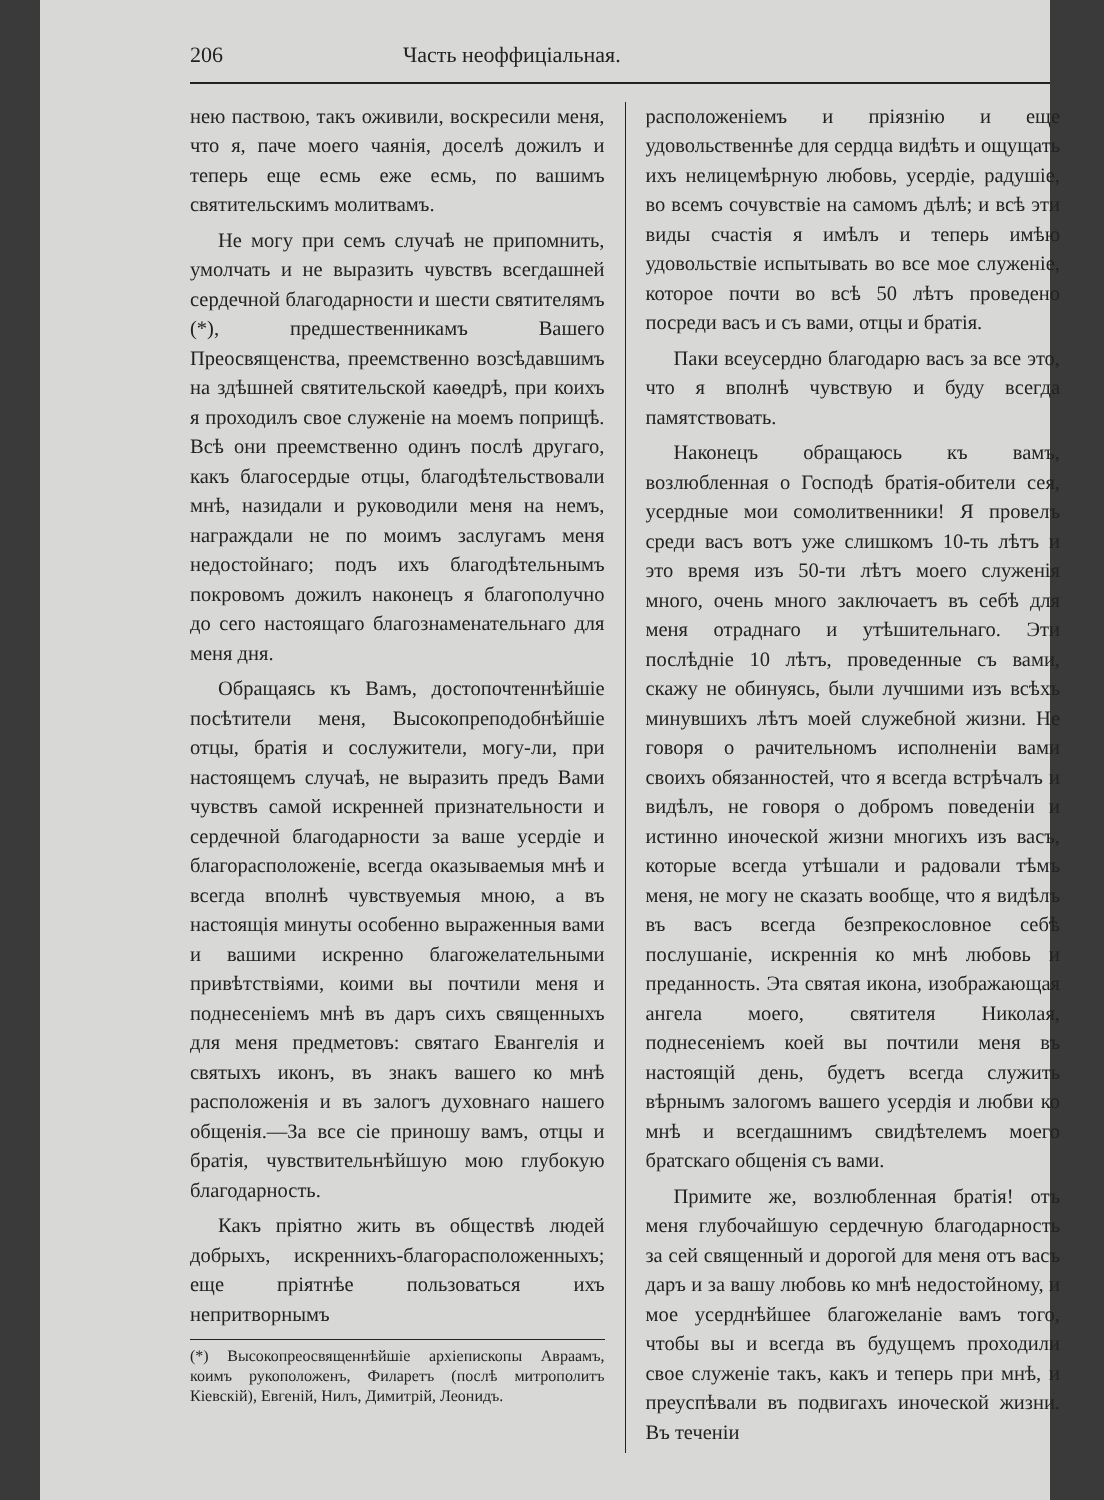206 Часть неоффиціальная.
нею паствою, такъ оживили, воскресили меня, что я, паче моего чаянія, доселѣ дожилъ и теперь еще есмь еже есмь, по вашимъ святительскимъ молитвамъ.
Не могу при семъ случаѣ не припомнить, умолчать и не выразить чувствъ всегдашней сердечной благодарности и шести святителямъ (*), предшественникамъ Вашего Преосвященства, преемственно возсѣдавшимъ на здѣшней святительской каѳедрѣ, при коихъ я проходилъ свое служеніе на моемъ поприщѣ. Всѣ они преемственно одинъ послѣ другаго, какъ благосердые отцы, благодѣтельствовали мнѣ, назидали и руководили меня на немъ, награждали не по моимъ заслугамъ меня недостойнаго; подъ ихъ благодѣтельнымъ покровомъ дожилъ наконецъ я благополучно до сего настоящаго благознаменательнаго для меня дня.
Обращаясь къ Вамъ, достопочтеннѣйшіе посѣтители меня, Высокопреподобнѣйшіе отцы, братія и сослужители, могу-ли, при настоящемъ случаѣ, не выразить предъ Вами чувствъ самой искренней признательности и сердечной благодарности за ваше усердіе и благорасположеніе, всегда оказываемыя мнѣ и всегда вполнѣ чувствуемыя мною, а въ настоящія минуты особенно выраженныя вами и вашими искренно благожелательными привѣтствіями, коими вы почтили меня и поднесеніемъ мнѣ въ даръ сихъ священныхъ для меня предметовъ: святаго Евангелія и святыхъ иконъ, въ знакъ вашего ко мнѣ расположенія и въ залогъ духовнаго нашего общенія.—За все сіе приношу вамъ, отцы и братія, чувствительнѣйшую мою глубокую благодарность.
Какъ пріятно жить въ обществѣ людей добрыхъ, искреннихъ-благорасположенныхъ; еще пріятнѣе пользоваться ихъ непритворнымъ
(*) Высокопреосвященнѣйшіе архіепископы Авраамъ, коимъ рукоположенъ, Филаретъ (послѣ митрополитъ Кіевскій), Евгеній, Нилъ, Димитрій, Леонидъ.
расположеніемъ и пріязнію и еще удовольственнѣе для сердца видѣть и ощущать ихъ нелицемѣрную любовь, усердіе, радушіе, во всемъ сочувствіе на самомъ дѣлѣ; и всѣ эти виды счастія я имѣлъ и теперь имѣю удовольствіе испытывать во все мое служеніе, которое почти во всѣ 50 лѣтъ проведено посреди васъ и съ вами, отцы и братія.
Паки всеусердно благодарю васъ за все это, что я вполнѣ чувствую и буду всегда памятствовать.
Наконецъ обращаюсь къ вамъ, возлюбленная о Господѣ братія-обители сея, усердные мои сомолитвенники! Я провелъ среди васъ вотъ уже слишкомъ 10-ть лѣтъ и это время изъ 50-ти лѣтъ моего служенія много, очень много заключаетъ въ себѣ для меня отраднаго и утѣшительнаго. Эти послѣдніе 10 лѣтъ, проведенные съ вами, скажу не обинуясь, были лучшими изъ всѣхъ минувшихъ лѣтъ моей служебной жизни. Не говоря о рачительномъ исполненіи вами своихъ обязанностей, что я всегда встрѣчалъ и видѣлъ, не говоря о добромъ поведеніи и истинно иноческой жизни многихъ изъ васъ, которые всегда утѣшали и радовали тѣмъ меня, не могу не сказать вообще, что я видѣлъ въ васъ всегда безпрекословное себѣ послушаніе, искреннія ко мнѣ любовь и преданность. Эта святая икона, изображающая ангела моего, святителя Николая, поднесеніемъ коей вы почтили меня въ настоящій день, будетъ всегда служить вѣрнымъ залогомъ вашего усердія и любви ко мнѣ и всегдашнимъ свидѣтелемъ моего братскаго общенія съ вами.
Примите же, возлюбленная братія! отъ меня глубочайшую сердечную благодарность за сей священный и дорогой для меня отъ васъ даръ и за вашу любовь ко мнѣ недостойному, и мое усерднѣйшее благожеланіе вамъ того, чтобы вы и всегда въ будущемъ проходили свое служеніе такъ, какъ и теперь при мнѣ, и преуспѣвали въ подвигахъ иноческой жизни. Въ теченіи